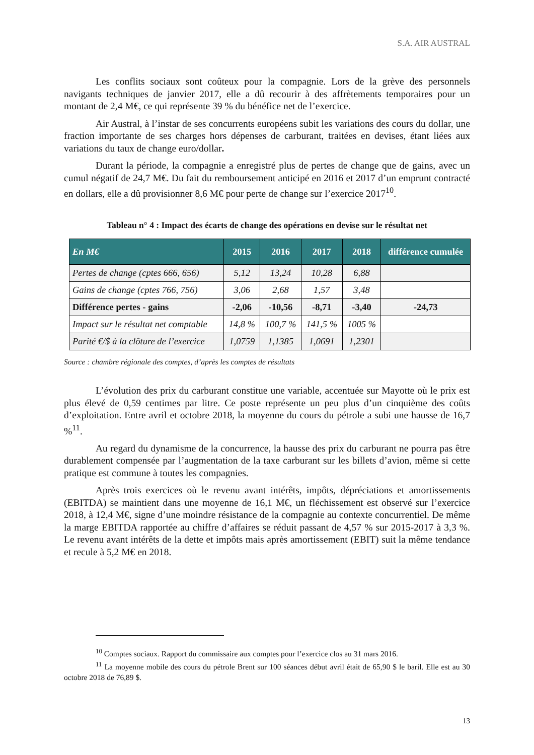S.A. AIR AUSTRAL
Les conflits sociaux sont coûteux pour la compagnie. Lors de la grève des personnels navigants techniques de janvier 2017, elle a dû recourir à des affrètements temporaires pour un montant de 2,4 M€, ce qui représente 39 % du bénéfice net de l’exercice.
Air Austral, à l’instar de ses concurrents européens subit les variations des cours du dollar, une fraction importante de ses charges hors dépenses de carburant, traitées en devises, étant liées aux variations du taux de change euro/dollar.
Durant la période, la compagnie a enregistré plus de pertes de change que de gains, avec un cumul négatif de 24,7 M€. Du fait du remboursement anticipé en 2016 et 2017 d’un emprunt contracté en dollars, elle a dû provisionner 8,6 M€ pour perte de change sur l’exercice 2017<sup>10</sup>.
Tableau n° 4 : Impact des écarts de change des opérations en devise sur le résultat net
| En M€ | 2015 | 2016 | 2017 | 2018 | différence cumulée |
| --- | --- | --- | --- | --- | --- |
| Pertes de change (cptes 666, 656) | 5,12 | 13,24 | 10,28 | 6,88 | |
| Gains de change (cptes 766, 756) | 3,06 | 2,68 | 1,57 | 3,48 | |
| Différence pertes - gains | -2,06 | -10,56 | -8,71 | -3,40 | -24,73 |
| Impact sur le résultat net comptable | 14,8 % | 100,7 % | 141,5 % | 1005 % | |
| Parité €/$ à la clôture de l’exercice | 1,0759 | 1,1385 | 1,0691 | 1,2301 | |
Source : chambre régionale des comptes, d’après les comptes de résultats
L’évolution des prix du carburant constitue une variable, accentuée sur Mayotte où le prix est plus élevé de 0,59 centimes par litre. Ce poste représente un peu plus d’un cinquième des coûts d’exploitation. Entre avril et octobre 2018, la moyenne du cours du pétrole a subi une hausse de 16,7 %<sup>11</sup>.
Au regard du dynamisme de la concurrence, la hausse des prix du carburant ne pourra pas être durablement compensée par l’augmentation de la taxe carburant sur les billets d’avion, même si cette pratique est commune à toutes les compagnies.
Après trois exercices où le revenu avant intérêts, impôts, dépréciations et amortissements (EBITDA) se maintient dans une moyenne de 16,1 M€, un fléchissement est observé sur l’exercice 2018, à 12,4 M€, signe d’une moindre résistance de la compagnie au contexte concurrentiel. De même la marge EBITDA rapportée au chiffre d’affaires se réduit passant de 4,57 % sur 2015-2017 à 3,3 %. Le revenu avant intérêts de la dette et impôts mais après amortissement (EBIT) suit la même tendance et recule à 5,2 M€ en 2018.
<sup>10</sup> Comptes sociaux. Rapport du commissaire aux comptes pour l’exercice clos au 31 mars 2016.
<sup>11</sup> La moyenne mobile des cours du pétrole Brent sur 100 séances début avril était de 65,90 $ le baril. Elle est au 30 octobre 2018 de 76,89 $.
13